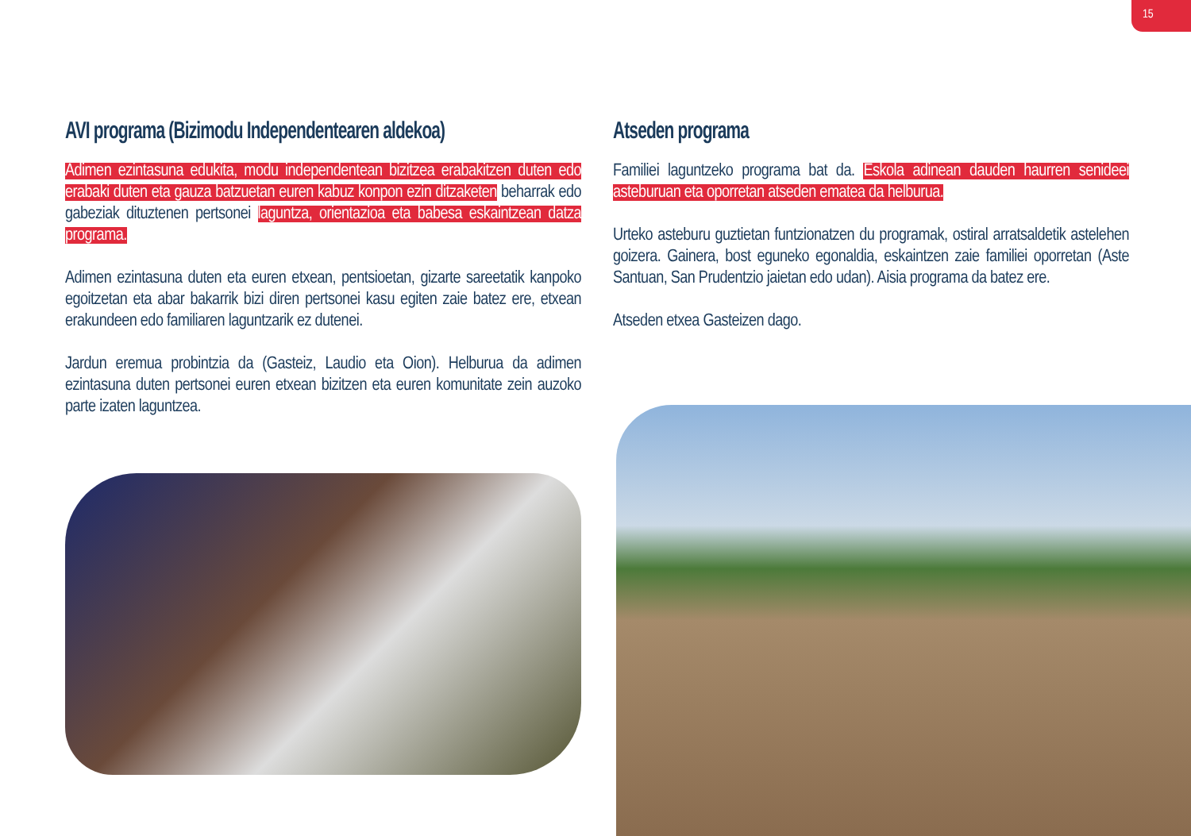15
AVI programa (Bizimodu Independentearen aldekoa)
Adimen ezintasuna edukita, modu independentean bizitzea erabakitzen duten edo erabaki duten eta gauza batzuetan euren kabuz konpon ezin ditzaketen beharrak edo gabeziak dituztenen pertsonei laguntza, orientazioa eta babesa eskaintzean datza programa.
Adimen ezintasuna duten eta euren etxean, pentsioetan, gizarte sareetatik kanpoko egoitzetan eta abar bakarrik bizi diren pertsonei kasu egiten zaie batez ere, etxean erakundeen edo familiaren laguntzarik ez dutenei.
Jardun eremua probintzia da (Gasteiz, Laudio eta Oion). Helburua da adimen ezintasuna duten pertsonei euren etxean bizitzen eta euren komunitate zein auzoko parte izaten laguntzea.
Atseden programa
Familiei laguntzeko programa bat da. Eskola adinean dauden haurren senideei asteburuan eta oporretan atseden ematea da helburua.
Urteko asteburu guztietan funtzionatzen du programak, ostiral arratsaldetik astelehen goizera. Gainera, bost eguneko egonaldia, eskaintzen zaie familiei oporretan (Aste Santuan, San Prudentzio jaietan edo udan). Aisia programa da batez ere.
Atseden etxea Gasteizen dago.